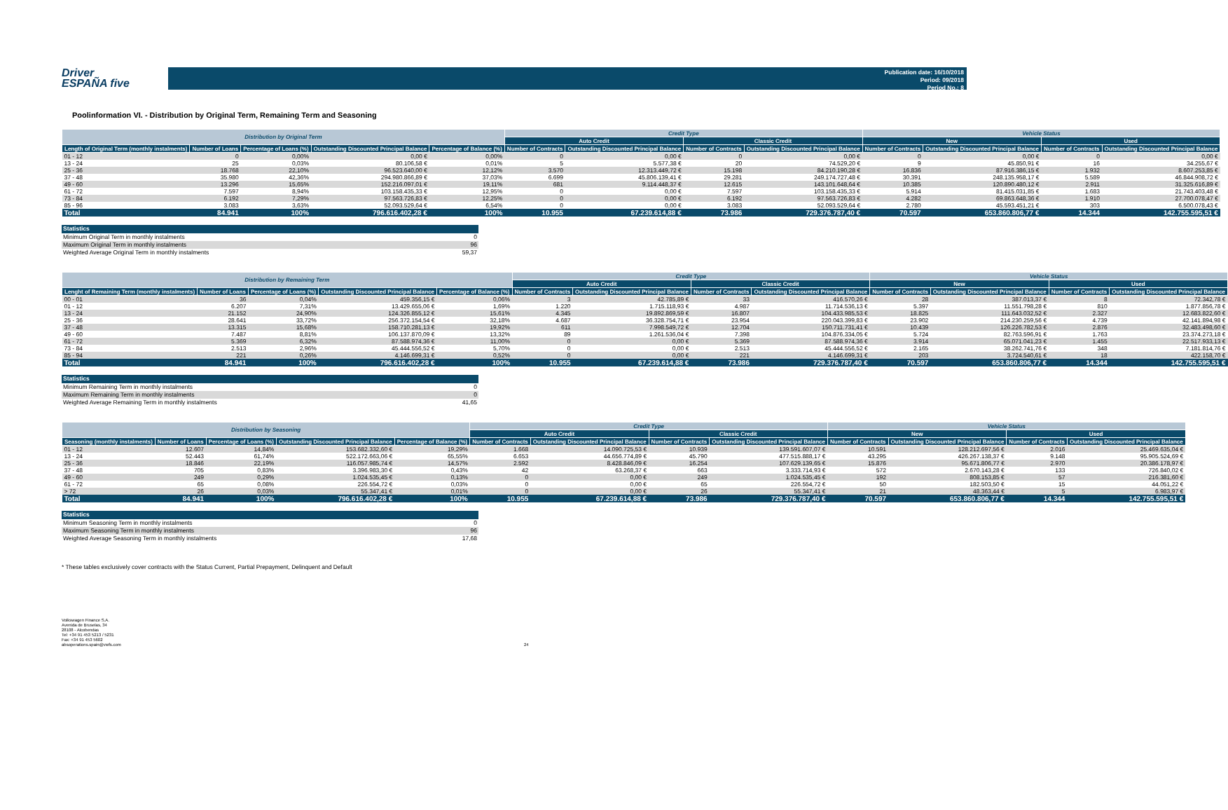Driver
ESPAÑA five
Publication date: 16/10/2018
Period: 09/2018
Period No.: 8
Poolinformation VI. - Distribution by Original Term, Remaining Term and Seasoning
| Distribution by Original Term | | | | | Credit Type | | | | Vehicle Status | | | |
| --- | --- | --- | --- | --- | --- | --- | --- | --- | --- | --- | --- | --- |
| | | | | | Auto Credit | | Classic Credit | | New | | Used | |
| Length of Original Term (monthly instalments) | Number of Loans | Percentage of Loans (%) | Outstanding Discounted Principal Balance | Percentage of Balance (%) | Number of Contracts | Outstanding Discounted Principal Balance | Number of Contracts | Outstanding Discounted Principal Balance | Number of Contracts | Outstanding Discounted Principal Balance | Number of Contracts | Outstanding Discounted Principal Balance |
| 01 - 12 | 0 | 0,00% | 0,00 € | 0,00% | 0 | 0,00 € | 0 | 0,00 € | 0 | 0,00 € | 0 | 0,00 € |
| 13 - 24 | 25 | 0,03% | 80.106,58 € | 0,01% | 5 | 5.577,38 € | 20 | 74.529,20 € | 9 | 45.850,91 € | 16 | 34.255,67 € |
| 25 - 36 | 18.768 | 22,10% | 96.523.640,00 € | 12,12% | 3.570 | 12.313.449,72 € | 15.198 | 84.210.190,28 € | 16.836 | 87.916.386,15 € | 1.932 | 8.607.253,85 € |
| 37 - 48 | 35.980 | 42,36% | 294.980.866,89 € | 37,03% | 6.699 | 45.806.139,41 € | 29.281 | 249.174.727,48 € | 30.391 | 248.135.958,17 € | 5.589 | 46.844.908,72 € |
| 49 - 60 | 13.296 | 15,65% | 152.216.097,01 € | 19,11% | 681 | 9.114.448,37 € | 12.615 | 143.101.648,64 € | 10.385 | 120.890.480,12 € | 2.911 | 31.325.616,89 € |
| 61 - 72 | 7.597 | 8,94% | 103.158.435,33 € | 12,95% | 0 | 0,00 € | 7.597 | 103.158.435,33 € | 5.914 | 81.415.031,85 € | 1.683 | 21.743.403,48 € |
| 73 - 84 | 6.192 | 7,29% | 97.563.726,83 € | 12,25% | 0 | 0,00 € | 6.192 | 97.563.726,83 € | 4.282 | 69.863.648,36 € | 1.910 | 27.700.078,47 € |
| 85 - 96 | 3.083 | 3,63% | 52.093.529,64 € | 6,54% | 0 | 0,00 € | 3.083 | 52.093.529,64 € | 2.780 | 45.593.451,21 € | 303 | 6.500.078,43 € |
| Total | 84.941 | 100% | 796.616.402,28 € | 100% | 10.955 | 67.239.614,88 € | 73.986 | 729.376.787,40 € | 70.597 | 653.860.806,77 € | 14.344 | 142.755.595,51 € |
Statistics
Minimum Original Term in monthly instalments 0
Maximum Original Term in monthly instalments 96
Weighted Average Original Term in monthly instalments 59,37
| Distribution by Remaining Term | | | | | Credit Type | | | | Vehicle Status | | | |
| --- | --- | --- | --- | --- | --- | --- | --- | --- | --- | --- | --- | --- |
| | | | | | Auto Credit | | Classic Credit | | New | | Used | |
| Lenght of Remaining Term (monthly instalments) | Number of Loans | Percentage of Loans (%) | Outstanding Discounted Principal Balance | Percentage of Balance (%) | Number of Contracts | Outstanding Discounted Principal Balance | Number of Contracts | Outstanding Discounted Principal Balance | Number of Contracts | Outstanding Discounted Principal Balance | Number of Contracts | Outstanding Discounted Principal Balance |
| 00 - 01 | 36 | 0,04% | 459.356,15 € | 0,06% | 3 | 42.785,89 € | 33 | 416.570,26 € | 28 | 387.013,37 € | 8 | 72.342,78 € |
| 01 - 12 | 6.207 | 7,31% | 13.429.655,06 € | 1,69% | 1.220 | 1.715.118,93 € | 4.987 | 11.714.536,13 € | 5.397 | 11.551.798,28 € | 810 | 1.877.856,78 € |
| 13 - 24 | 21.152 | 24,90% | 124.326.855,12 € | 15,61% | 4.345 | 19.892.869,59 € | 16.807 | 104.433.985,53 € | 18.825 | 111.643.032,52 € | 2.327 | 12.683.822,60 € |
| 25 - 36 | 28.641 | 33,72% | 256.372.154,54 € | 32,18% | 4.687 | 36.328.754,71 € | 23.954 | 220.043.399,83 € | 23.902 | 214.230.259,56 € | 4.739 | 42.141.894,98 € |
| 37 - 48 | 13.315 | 15,68% | 158.710.281,13 € | 19,92% | 611 | 7.998.549,72 € | 12.704 | 150.711.731,41 € | 10.439 | 126.226.782,53 € | 2.876 | 32.483.498,60 € |
| 49 - 60 | 7.487 | 8,81% | 106.137.870,09 € | 13,32% | 89 | 1.261.536,04 € | 7.398 | 104.876.334,05 € | 5.724 | 82.763.596,91 € | 1.763 | 23.374.273,18 € |
| 61 - 72 | 5.369 | 6,32% | 87.588.974,36 € | 11,00% | 0 | 0,00 € | 5.369 | 87.588.974,36 € | 3.914 | 65.071.041,23 € | 1.455 | 22.517.933,13 € |
| 73 - 84 | 2.513 | 2,96% | 45.444.556,52 € | 5,70% | 0 | 0,00 € | 2.513 | 45.444.556,52 € | 2.165 | 38.262.741,76 € | 348 | 7.181.814,76 € |
| 85 - 94 | 221 | 0,26% | 4.146.699,31 € | 0,52% | 0 | 0,00 € | 221 | 4.146.699,31 € | 203 | 3.724.540,61 € | 18 | 422.158,70 € |
| Total | 84.941 | 100% | 796.616.402,28 € | 100% | 10.955 | 67.239.614,88 € | 73.986 | 729.376.787,40 € | 70.597 | 653.860.806,77 € | 14.344 | 142.755.595,51 € |
Statistics
Minimum Remaining Term in monthly instalments 0
Maximum Remaining Term in monthly instalments 0
Weighted Average Remaining Term in monthly instalments 41,65
| Distribution by Seasoning | | | | | Credit Type | | | | Vehicle Status | | | |
| --- | --- | --- | --- | --- | --- | --- | --- | --- | --- | --- | --- | --- |
| | | | | | Auto Credit | | Classic Credit | | New | | Used | |
| Seasoning (monthly instalments) | Number of Loans | Percentage of Loans (%) | Outstanding Discounted Principal Balance | Percentage of Balance (%) | Number of Contracts | Outstanding Discounted Principal Balance | Number of Contracts | Outstanding Discounted Principal Balance | Number of Contracts | Outstanding Discounted Principal Balance | Number of Contracts | Outstanding Discounted Principal Balance |
| 01 - 12 | 12.607 | 14,84% | 153.682.332,60 € | 19,29% | 1.668 | 14.090.725,53 € | 10.939 | 139.591.607,07 € | 10.591 | 128.212.697,56 € | 2.016 | 25.469.635,04 € |
| 13 - 24 | 52.443 | 61,74% | 522.172.663,06 € | 65,55% | 6.653 | 44.656.774,89 € | 45.790 | 477.515.888,17 € | 43.295 | 426.267.138,37 € | 9.148 | 95.905.524,69 € |
| 25 - 36 | 18.846 | 22,19% | 116.057.985,74 € | 14,57% | 2.592 | 8.428.846,09 € | 16.254 | 107.629.139,65 € | 15.876 | 95.671.806,77 € | 2.970 | 20.386.178,97 € |
| 37 - 48 | 705 | 0,83% | 3.396.983,30 € | 0,43% | 42 | 63.268,37 € | 663 | 3.333.714,93 € | 572 | 2.670.143,28 € | 133 | 726.840,02 € |
| 49 - 60 | 249 | 0,29% | 1.024.535,45 € | 0,13% | 0 | 0,00 € | 249 | 1.024.535,45 € | 192 | 808.153,85 € | 57 | 216.381,60 € |
| 61 - 72 | 65 | 0,08% | 226.554,72 € | 0,03% | 0 | 0,00 € | 65 | 226.554,72 € | 50 | 182.503,50 € | 15 | 44.051,22 € |
| > 72 | 26 | 0,03% | 55.347,41 € | 0,01% | 0 | 0,00 € | 26 | 55.347,41 € | 21 | 48.363,44 € | 5 | 6.983,97 € |
| Total | 84.941 | 100% | 796.616.402,28 € | 100% | 10.955 | 67.239.614,88 € | 73.986 | 729.376.787,40 € | 70.597 | 653.860.806,77 € | 14.344 | 142.755.595,51 € |
Statistics
Minimum Seasoning Term in monthly instalments 0
Maximum Seasoning Term in monthly instalments 96
Weighted Average Seasoning Term in monthly instalments 17,68
* These tables exclusively cover contracts with the Status Current, Partial Prepayment, Delinquent and Default
Volkswagen Finance S.A.
Avenida de Bruselas, 34
28108 - Alcobendas
Tel: +34 91 453 5213 / 5231
Fax: +34 91 453 5602
absoperations.spain@vwfs.com
24